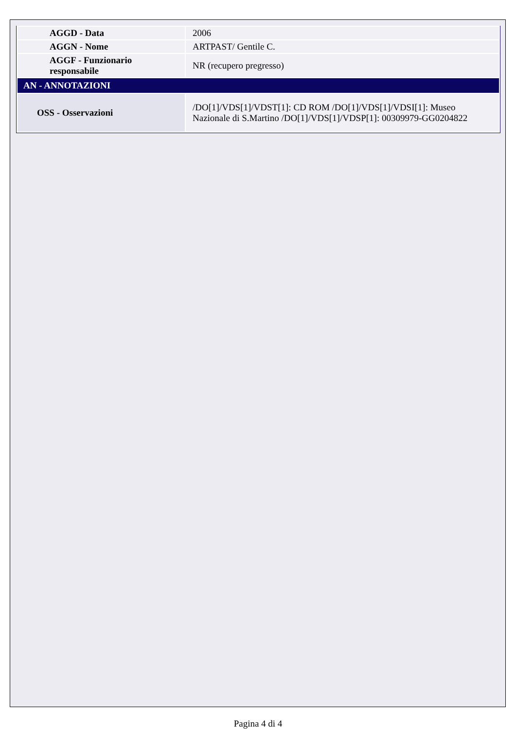| AGGD - Data | 2006 |
| AGGN - Nome | ARTPAST/ Gentile C. |
| AGGF - Funzionario responsabile | NR (recupero pregresso) |
| AN - ANNOTAZIONI | |
| OSS - Osservazioni | /DO[1]/VDS[1]/VDST[1]: CD ROM /DO[1]/VDS[1]/VDSI[1]: Museo Nazionale di S.Martino /DO[1]/VDS[1]/VDSP[1]: 00309979-GG0204822 |
Pagina 4 di 4